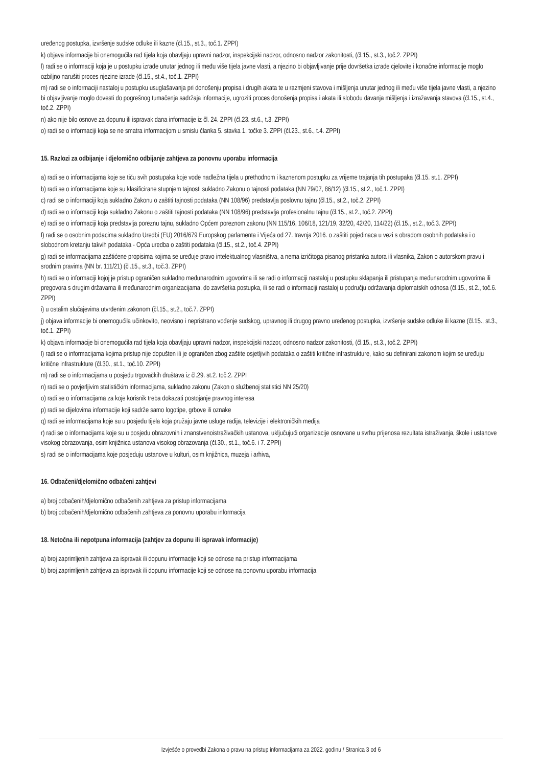uređenog postupka, izvršenje sudske odluke ili kazne (čl.15., st.3., toč.1. ZPPI)
k) objava informacije bi onemogućila rad tijela koja obavljaju upravni nadzor, inspekcijski nadzor, odnosno nadzor zakonitosti, (čl.15., st.3., toč.2. ZPPI)
l) radi se o informaciji koja je u postupku izrade unutar jednog ili među više tijela javne vlasti, a njezino bi objavljivanje prije dovršetka izrade cjelovite i konačne informacije moglo ozbiljno narušiti proces njezine izrade (čl.15., st.4., toč.1. ZPPI)
m) radi se o informaciji nastaloj u postupku usuglašavanja pri donošenju propisa i drugih akata te u razmjeni stavova i mišljenja unutar jednog ili među više tijela javne vlasti, a njezino bi objavljivanje moglo dovesti do pogrešnog tumačenja sadržaja informacije, ugroziti proces donošenja propisa i akata ili slobodu davanja mišljenja i izražavanja stavova (čl.15., st.4., toč.2. ZPPI)
n) ako nije bilo osnove za dopunu ili ispravak dana informacije iz čl. 24. ZPPI (čl.23. st.6., t.3. ZPPI)
o) radi se o informaciji koja se ne smatra informacijom u smislu članka 5. stavka 1. točke 3. ZPPI (čl.23., st.6., t.4. ZPPI)
15. Razlozi za odbijanje i djelomično odbijanje zahtjeva za ponovnu uporabu informacija
a) radi se o informacijama koje se tiču svih postupaka koje vode nadležna tijela u prethodnom i kaznenom postupku za vrijeme trajanja tih postupaka (čl.15. st.1. ZPPI)
b) radi se o informacijama koje su klasificirane stupnjem tajnosti sukladno Zakonu o tajnosti podataka (NN 79/07, 86/12) (čl.15., st.2., toč.1. ZPPI)
c) radi se o informaciji koja sukladno Zakonu o zaštiti tajnosti podataka (NN 108/96) predstavlja poslovnu tajnu (čl.15., st.2., toč.2. ZPPI)
d) radi se o informaciji koja sukladno Zakonu o zaštiti tajnosti podataka (NN 108/96) predstavlja profesionalnu tajnu (čl.15., st.2., toč.2. ZPPI)
e) radi se o informaciji koja predstavlja poreznu tajnu, sukladno Općem poreznom zakonu (NN 115/16, 106/18, 121/19, 32/20, 42/20, 114/22) (čl.15., st.2., toč.3. ZPPI)
f) radi se o osobnim podacima sukladno Uredbi (EU) 2016/679 Europskog parlamenta i Vijeća od 27. travnja 2016. o zaštiti pojedinaca u vezi s obradom osobnih podataka i o slobodnom kretanju takvih podataka - Opća uredba o zaštiti podataka (čl.15., st.2., toč.4. ZPPI)
g) radi se informacijama zaštićene propisima kojima se uređuje pravo intelektualnog vlasništva, a nema izričitoga pisanog pristanka autora ili vlasnika, Zakon o autorskom pravu i srodnim pravima (NN br. 111/21) (čl.15., st.3., toč.3. ZPPI)
h) radi se o informaciji kojoj je pristup ograničen sukladno međunarodnim ugovorima ili se radi o informaciji nastaloj u postupku sklapanja ili pristupanja međunarodnim ugovorima ili pregovora s drugim državama ili međunarodnim organizacijama, do završetka postupka, ili se radi o informaciji nastaloj u području održavanja diplomatskih odnosa (čl.15., st.2., toč.6. ZPPI)
i) u ostalim slučajevima utvrđenim zakonom (čl.15., st.2., toč.7. ZPPI)
j) objava informacije bi onemogućila učinkovito, neovisno i nepristrano vođenje sudskog, upravnog ili drugog pravno uređenog postupka, izvršenje sudske odluke ili kazne (čl.15., st.3., toč.1. ZPPI)
k) objava informacije bi onemogućila rad tijela koja obavljaju upravni nadzor, inspekcijski nadzor, odnosno nadzor zakonitosti, (čl.15., st.3., toč.2. ZPPI)
l) radi se o informacijama kojima pristup nije dopušten ili je ograničen zbog zaštite osjetljivih podataka o zaštiti kritične infrastrukture, kako su definirani zakonom kojim se uređuju kritične infrastrukture (čl.30., st.1., toč.10. ZPPI)
m) radi se o informacijama u posjedu trgovačkih društava iz čl.29. st.2. toč.2. ZPPI
n) radi se o povjerljivim statističkim informacijama, sukladno zakonu (Zakon o službenoj statistici NN 25/20)
o) radi se o informacijama za koje korisnik treba dokazati postojanje pravnog interesa
p) radi se dijelovima informacije koji sadrže samo logotipe, grbove ili oznake
q) radi se informacijama koje su u posjedu tijela koja pružaju javne usluge radija, televizije i elektroničkih medija
r) radi se o informacijama koje su u posjedu obrazovnih i znanstvenoistraživačkih ustanova, uključujući organizacije osnovane u svrhu prijenosa rezultata istraživanja, škole i ustanove visokog obrazovanja, osim knjižnica ustanova visokog obrazovanja (čl.30., st.1., toč.6. i 7. ZPPI)
s) radi se o informacijama koje posjeduju ustanove u kulturi, osim knjižnica, muzeja i arhiva,
16. Odbačeni/djelomično odbačeni zahtjevi
a) broj odbačenih/djelomično odbačenih zahtjeva za pristup informacijama
b) broj odbačenih/djelomično odbačenih zahtjeva za ponovnu uporabu informacija
18. Netočna ili nepotpuna informacija (zahtjev za dopunu ili ispravak informacije)
a) broj zaprimljenih zahtjeva za ispravak ili dopunu informacije koji se odnose na pristup informacijama
b) broj zaprimljenih zahtjeva za ispravak ili dopunu informacije koji se odnose na ponovnu uporabu informacija
Izvješće o provedbi Zakona o pravu na pristup informacijama za 2022. godinu / Stranica 3 od 6